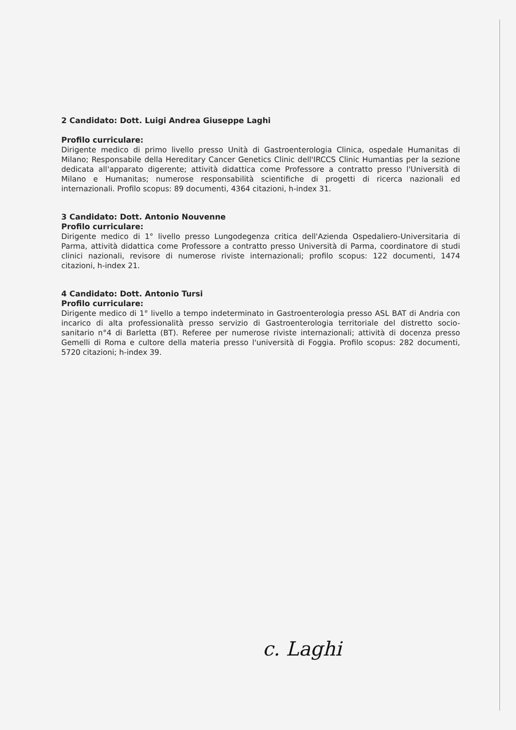2 Candidato: Dott. Luigi Andrea Giuseppe Laghi
Profilo curriculare:
Dirigente medico di primo livello presso Unità di Gastroenterologia Clinica, ospedale Humanitas di Milano; Responsabile della Hereditary Cancer Genetics Clinic dell'IRCCS Clinic Humantias per la sezione dedicata all'apparato digerente; attività didattica come Professore a contratto presso l'Università di Milano e Humanitas; numerose responsabilità scientifiche di progetti di ricerca nazionali ed internazionali. Profilo scopus: 89 documenti, 4364 citazioni, h-index 31.
3 Candidato: Dott. Antonio Nouvenne
Profilo curriculare:
Dirigente medico di 1° livello presso Lungodegenza critica dell'Azienda Ospedaliero-Universitaria di Parma, attività didattica come Professore a contratto presso Università di Parma, coordinatore di studi clinici nazionali, revisore di numerose riviste internazionali; profilo scopus: 122 documenti, 1474 citazioni, h-index 21.
4 Candidato: Dott. Antonio Tursi
Profilo curriculare:
Dirigente medico di 1° livello a tempo indeterminato in Gastroenterologia presso ASL BAT di Andria con incarico di alta professionalità presso servizio di Gastroenterologia territoriale del distretto socio-sanitario n°4 di Barletta (BT). Referee per numerose riviste internazionali; attività di docenza presso Gemelli di Roma e cultore della materia presso l'università di Foggia. Profilo scopus: 282 documenti, 5720 citazioni; h-index 39.
c. Laghi